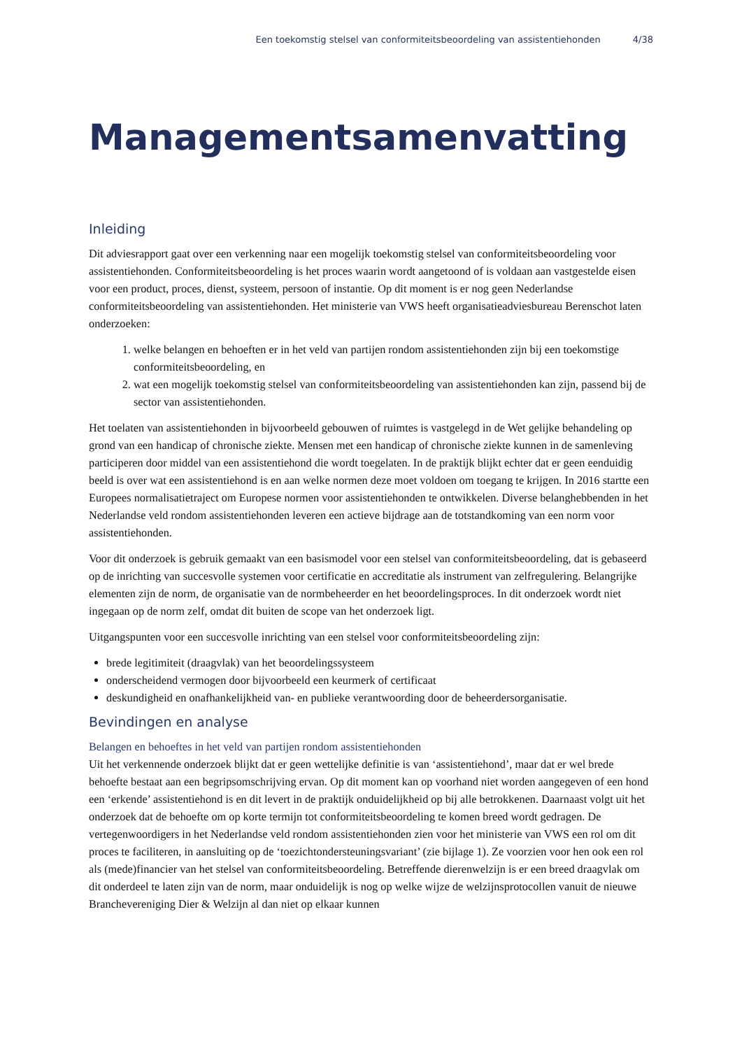Een toekomstig stelsel van conformiteitsbeoordeling van assistentiehonden 4/38
Managementsamenvatting
Inleiding
Dit adviesrapport gaat over een verkenning naar een mogelijk toekomstig stelsel van conformiteitsbeoordeling voor assistentiehonden. Conformiteitsbeoordeling is het proces waarin wordt aangetoond of is voldaan aan vastgestelde eisen voor een product, proces, dienst, systeem, persoon of instantie. Op dit moment is er nog geen Nederlandse conformiteitsbeoordeling van assistentiehonden. Het ministerie van VWS heeft organisatieadviesbureau Berenschot laten onderzoeken:
1. welke belangen en behoeften er in het veld van partijen rondom assistentiehonden zijn bij een toekomstige conformiteitsbeoordeling, en
2. wat een mogelijk toekomstig stelsel van conformiteitsbeoordeling van assistentiehonden kan zijn, passend bij de sector van assistentiehonden.
Het toelaten van assistentiehonden in bijvoorbeeld gebouwen of ruimtes is vastgelegd in de Wet gelijke behandeling op grond van een handicap of chronische ziekte. Mensen met een handicap of chronische ziekte kunnen in de samenleving participeren door middel van een assistentiehond die wordt toegelaten. In de praktijk blijkt echter dat er geen eenduidig beeld is over wat een assistentiehond is en aan welke normen deze moet voldoen om toegang te krijgen. In 2016 startte een Europees normalisatietraject om Europese normen voor assistentiehonden te ontwikkelen. Diverse belanghebbenden in het Nederlandse veld rondom assistentiehonden leveren een actieve bijdrage aan de totstandkoming van een norm voor assistentiehonden.
Voor dit onderzoek is gebruik gemaakt van een basismodel voor een stelsel van conformiteitsbeoordeling, dat is gebaseerd op de inrichting van succesvolle systemen voor certificatie en accreditatie als instrument van zelfregulering. Belangrijke elementen zijn de norm, de organisatie van de normbeheerder en het beoordelingsproces. In dit onderzoek wordt niet ingegaan op de norm zelf, omdat dit buiten de scope van het onderzoek ligt.
Uitgangspunten voor een succesvolle inrichting van een stelsel voor conformiteitsbeoordeling zijn:
brede legitimiteit (draagvlak) van het beoordelingssysteem
onderscheidend vermogen door bijvoorbeeld een keurmerk of certificaat
deskundigheid en onafhankelijkheid van- en publieke verantwoording door de beheerdersorganisatie.
Bevindingen en analyse
Belangen en behoeftes in het veld van partijen rondom assistentiehonden
Uit het verkennende onderzoek blijkt dat er geen wettelijke definitie is van ‘assistentiehond’, maar dat er wel brede behoefte bestaat aan een begripsomschrijving ervan. Op dit moment kan op voorhand niet worden aangegeven of een hond een ‘erkende’ assistentiehond is en dit levert in de praktijk onduidelijkheid op bij alle betrokkenen. Daarnaast volgt uit het onderzoek dat de behoefte om op korte termijn tot conformiteitsbeoordeling te komen breed wordt gedragen. De vertegenwoordigers in het Nederlandse veld rondom assistentiehonden zien voor het ministerie van VWS een rol om dit proces te faciliteren, in aansluiting op de ‘toezichtondersteuningsvariant’ (zie bijlage 1). Ze voorzien voor hen ook een rol als (mede)financier van het stelsel van conformiteitsbeoordeling. Betreffende dierenwelzijn is er een breed draagvlak om dit onderdeel te laten zijn van de norm, maar onduidelijk is nog op welke wijze de welzijnsprotocollen vanuit de nieuwe Branchevereniging Dier & Welzijn al dan niet op elkaar kunnen